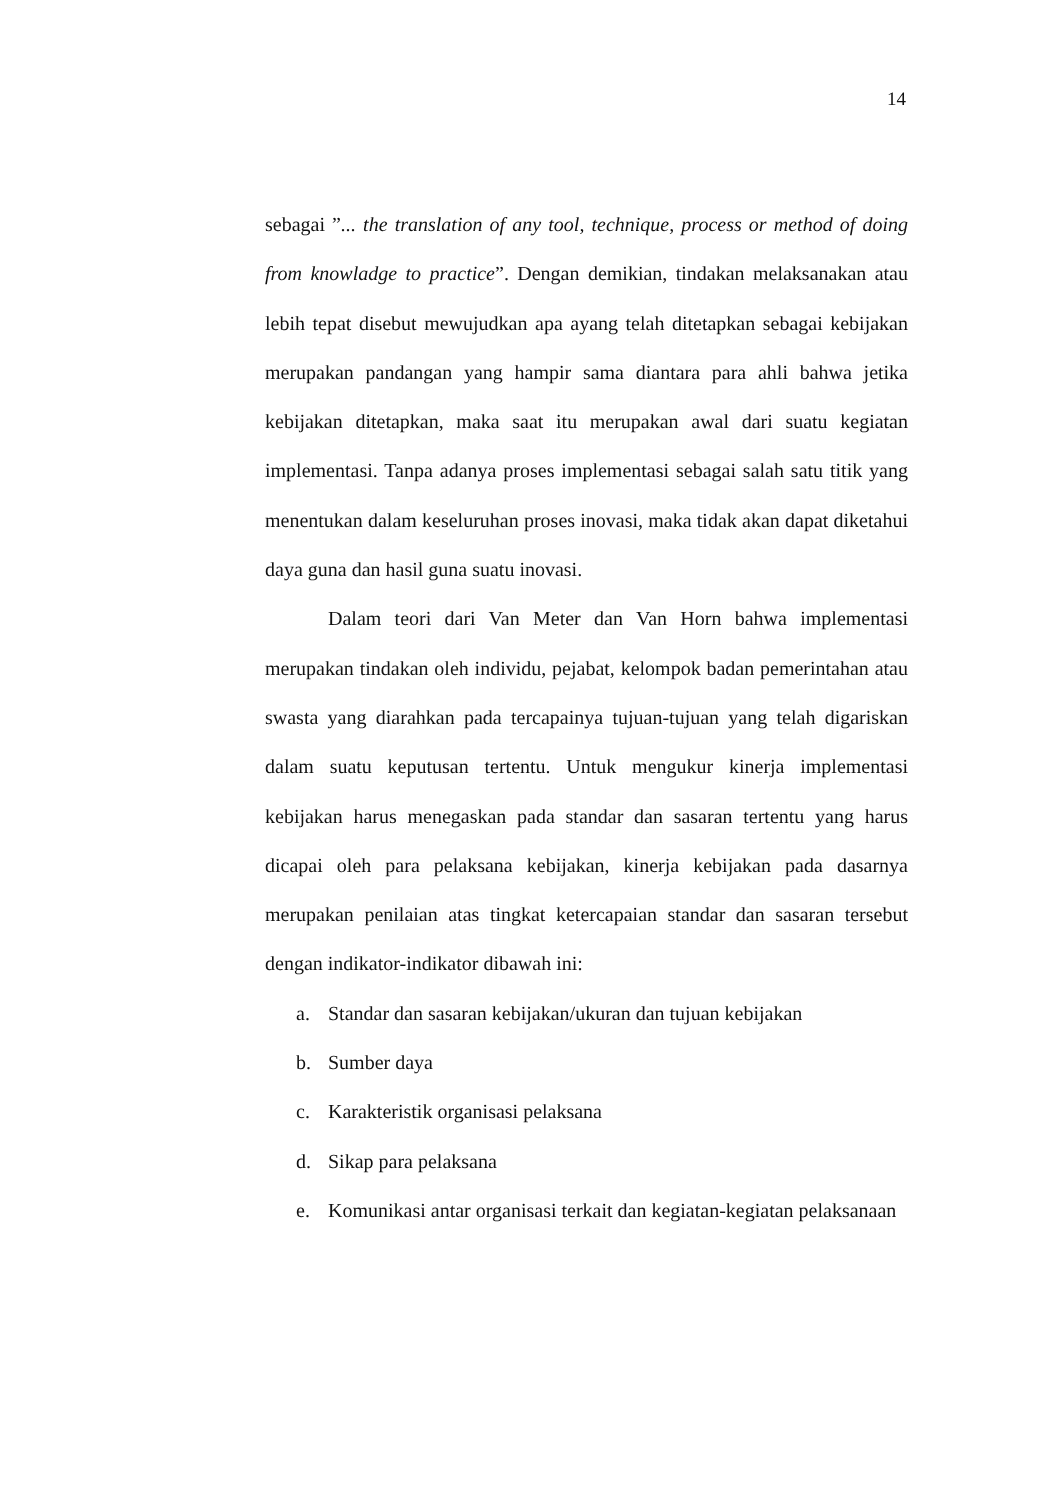14
sebagai ”... the translation of any tool, technique, process or method of doing from knowladge to practice”. Dengan demikian, tindakan melaksanakan atau lebih tepat disebut mewujudkan apa ayang telah ditetapkan sebagai kebijakan merupakan pandangan yang hampir sama diantara para ahli bahwa jetika kebijakan ditetapkan, maka saat itu merupakan awal dari suatu kegiatan implementasi. Tanpa adanya proses implementasi sebagai salah satu titik yang menentukan dalam keseluruhan proses inovasi, maka tidak akan dapat diketahui daya guna dan hasil guna suatu inovasi.
Dalam teori dari Van Meter dan Van Horn bahwa implementasi merupakan tindakan oleh individu, pejabat, kelompok badan pemerintahan atau swasta yang diarahkan pada tercapainya tujuan-tujuan yang telah digariskan dalam suatu keputusan tertentu. Untuk mengukur kinerja implementasi kebijakan harus menegaskan pada standar dan sasaran tertentu yang harus dicapai oleh para pelaksana kebijakan, kinerja kebijakan pada dasarnya merupakan penilaian atas tingkat ketercapaian standar dan sasaran tersebut dengan indikator-indikator dibawah ini:
a. Standar dan sasaran kebijakan/ukuran dan tujuan kebijakan
b. Sumber daya
c. Karakteristik organisasi pelaksana
d. Sikap para pelaksana
e. Komunikasi antar organisasi terkait dan kegiatan-kegiatan pelaksanaan